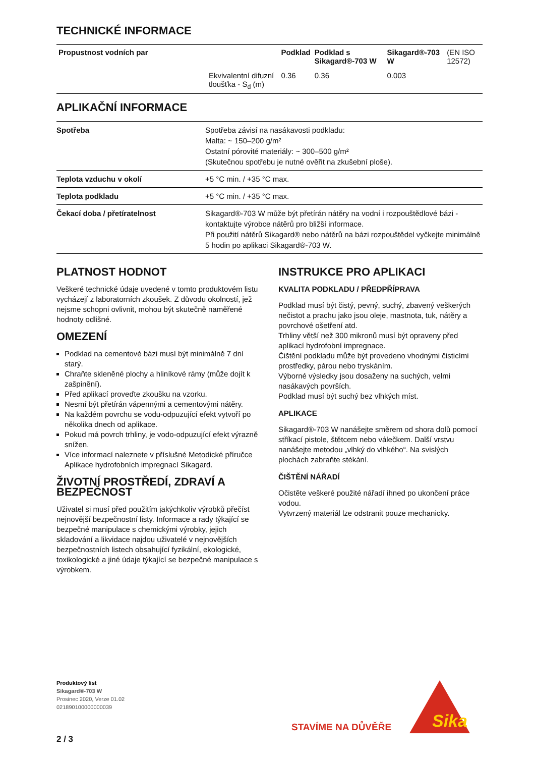TECHNICKÉ INFORMACE
| Propustnost vodních par | | Podklad | Podklad s Sikagard®-703 W | Sikagard®-703 W | (EN ISO 12572) |
| | Ekvivalentní difuzní tloušťka - S<sub>d</sub> (m) | 0.36 | 0.36 | 0.003 | |
APLIKAČNÍ INFORMACE
| Spotřeba | Spotřeba závisí na nasákavosti podkladu: Malta: ~ 150–200 g/m² Ostatní pórovité materiály: ~ 300–500 g/m² (Skutečnou spotřebu je nutné ověřit na zkušební ploše). |
| Teplota vzduchu v okolí | +5 °C min. / +35 °C max. |
| Teplota podkladu | +5 °C min. / +35 °C max. |
| Čekací doba / přetíratelnost | Sikagard®-703 W může být přetírán nátěry na vodní i rozpouštědlové bázi - kontaktujte výrobce nátěrů pro bližší informace. Při použití nátěrů Sikagard® nebo nátěrů na bázi rozpouštědel vyčkejte minimálně 5 hodin po aplikaci Sikagard®-703 W. |
PLATNOST HODNOT
Veškeré technické údaje uvedené v tomto produktovém listu vycházejí z laboratorních zkoušek. Z důvodu okolností, jež nejsme schopni ovlivnit, mohou být skutečně naměřené hodnoty odlišné.
OMEZENÍ
Podklad na cementové bázi musí být minimálně 7 dní starý.
Chraňte skleněné plochy a hliníkové rámy (může dojít k zašpinění).
Před aplikací proveďte zkoušku na vzorku.
Nesmí být přetírán vápennými a cementovými nátěry.
Na každém povrchu se vodu-odpuzující efekt vytvoří po několika dnech od aplikace.
Pokud má povrch trhliny, je vodo-odpuzující efekt výrazně snížen.
Více informací naleznete v příslušné Metodické příručce Aplikace hydrofobních impregnací Sikagard.
ŽIVOTNÍ PROSTŘEDÍ, ZDRAVÍ A BEZPEČNOST
Uživatel si musí před použitím jakýchkoliv výrobků přečíst nejnovější bezpečnostní listy. Informace a rady týkající se bezpečné manipulace s chemickými výrobky, jejich skladování a likvidace najdou uživatelé v nejnovějších bezpečnostních listech obsahující fyzikální, ekologické, toxikologické a jiné údaje týkající se bezpečné manipulace s výrobkem.
INSTRUKCE PRO APLIKACI
KVALITA PODKLADU / PŘEDPŘÍPRAVA
Podklad musí být čistý, pevný, suchý, zbavený veškerých nečistot a prachu jako jsou oleje, mastnota, tuk, nátěry a povrchové ošetření atd.
Trhliny větší než 300 mikronů musí být opraveny před aplikací hydrofobní impregnace.
Čištění podkladu může být provedeno vhodnými čisticími prostředky, párou nebo tryskáním.
Výborné výsledky jsou dosaženy na suchých, velmi nasákavých površích.
Podklad musí být suchý bez vlhkých míst.
APLIKACE
Sikagard®-703 W nanášejte směrem od shora dolů pomocí stříkací pistole, štětcem nebo válečkem. Další vrstvu nanášejte metodou „vlhký do vlhkého“. Na svislých plochách zabraňte stékání.
ČIŠTĚNÍ NÁŘADÍ
Očistěte veškeré použité nářadí ihned po ukončení práce vodou.
Vytvrzený materiál lze odstranit pouze mechanicky.
Produktový list
Sikagard®-703 W
Prosinec 2020, Verze 01.02
021890100000000039
STAVÍME NA DŮVĚŘE
Sika
2 / 3